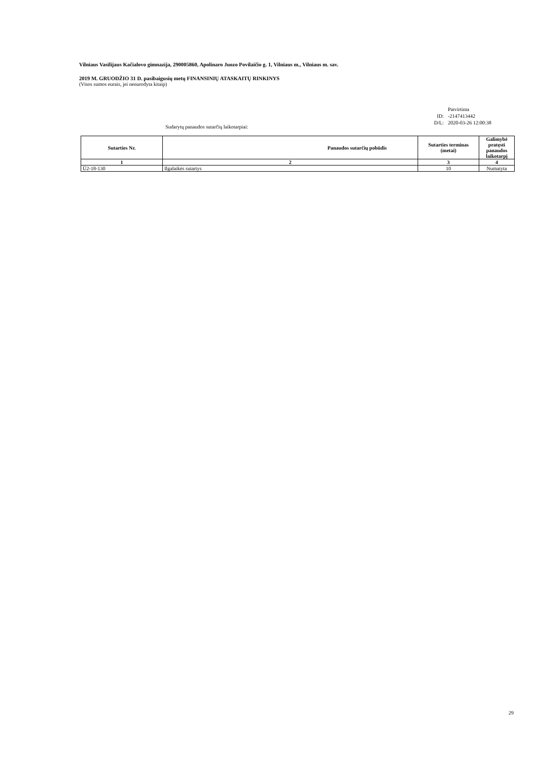Vilniaus Vasilijaus Kačialovo gimnazija, 290005860, Apolinaro Juozo Povilaičio g. 1, Vilniaus m., Vilniaus m. sav.
2019 M. GRUODŽIO 31 D. pasibaigusių metų FINANSINIŲ ATASKAITŲ RINKINYS
(Visos sumos eurais, jei nenurodyta kitaip)
| | Patvirtinta |
| ID: | -2147413442 |
| D/L: | 2020-03-26 12:00:38 |
Sudarytų panaudos sutarčių laikotarpiai:
| Sutarties Nr. | Panaudos sutarčių pobūdis | Sutarties terminas (metai) | Galimybė pratęsti panaudos laikotarpį |
| --- | --- | --- | --- |
| 1 | 2 | 3 | 4 |
| Ū2-18-130 | Ilgalaikės sutartys | 10 | Numatyta |
29